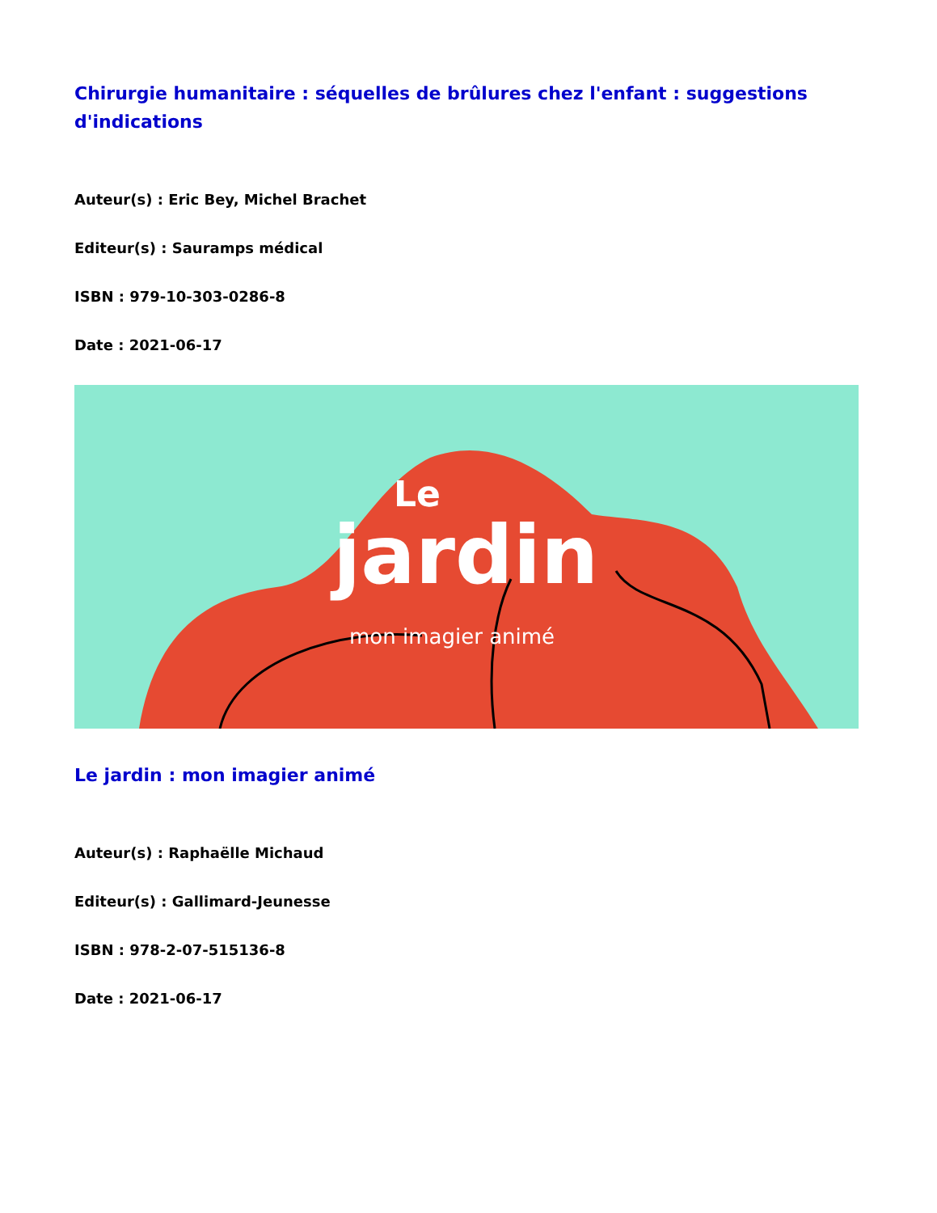Chirurgie humanitaire : séquelles de brûlures chez l'enfant : suggestions d'indications
Auteur(s) : Eric Bey, Michel Brachet
Editeur(s) : Sauramps médical
ISBN : 979-10-303-0286-8
Date : 2021-06-17
jardin
Le
mon imagier animé
Le jardin : mon imagier animé
Auteur(s) : Raphaëlle Michaud
Editeur(s) : Gallimard-Jeunesse
ISBN : 978-2-07-515136-8
Date : 2021-06-17